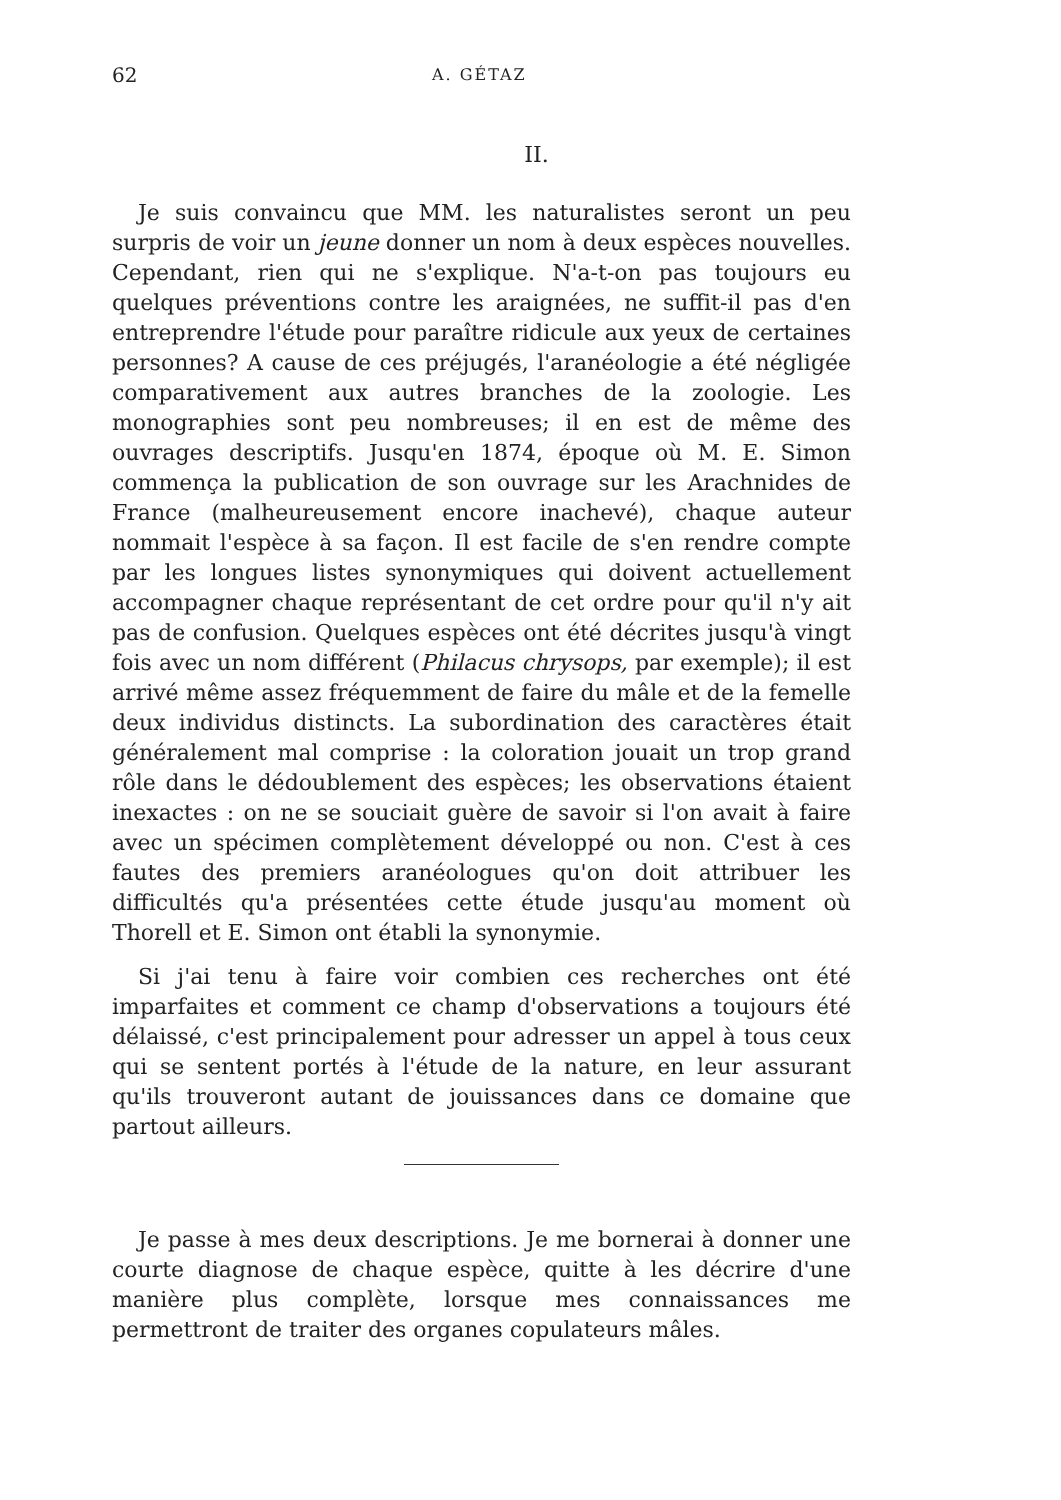62 A. GÉTAZ
II.
Je suis convaincu que MM. les naturalistes seront un peu surpris de voir un jeune donner un nom à deux espèces nouvelles. Cependant, rien qui ne s'explique. N'a-t-on pas toujours eu quelques préventions contre les araignées, ne suffit-il pas d'en entreprendre l'étude pour paraître ridicule aux yeux de certaines personnes? A cause de ces préjugés, l'aranéologie a été négligée comparativement aux autres branches de la zoologie. Les monographies sont peu nombreuses; il en est de même des ouvrages descriptifs. Jusqu'en 1874, époque où M. E. Simon commença la publication de son ouvrage sur les Arachnides de France (malheureusement encore inachevé), chaque auteur nommait l'espèce à sa façon. Il est facile de s'en rendre compte par les longues listes synonymiques qui doivent actuellement accompagner chaque représentant de cet ordre pour qu'il n'y ait pas de confusion. Quelques espèces ont été décrites jusqu'à vingt fois avec un nom différent (Philacus chrysops, par exemple); il est arrivé même assez fréquemment de faire du mâle et de la femelle deux individus distincts. La subordination des caractères était généralement mal comprise : la coloration jouait un trop grand rôle dans le dédoublement des espèces; les observations étaient inexactes : on ne se souciait guère de savoir si l'on avait à faire avec un spécimen complètement développé ou non. C'est à ces fautes des premiers aranéologues qu'on doit attribuer les difficultés qu'a présentées cette étude jusqu'au moment où Thorell et E. Simon ont établi la synonymie.
Si j'ai tenu à faire voir combien ces recherches ont été imparfaites et comment ce champ d'observations a toujours été délaissé, c'est principalement pour adresser un appel à tous ceux qui se sentent portés à l'étude de la nature, en leur assurant qu'ils trouveront autant de jouissances dans ce domaine que partout ailleurs.
Je passe à mes deux descriptions. Je me bornerai à donner une courte diagnose de chaque espèce, quitte à les décrire d'une manière plus complète, lorsque mes connaissances me permettront de traiter des organes copulateurs mâles.